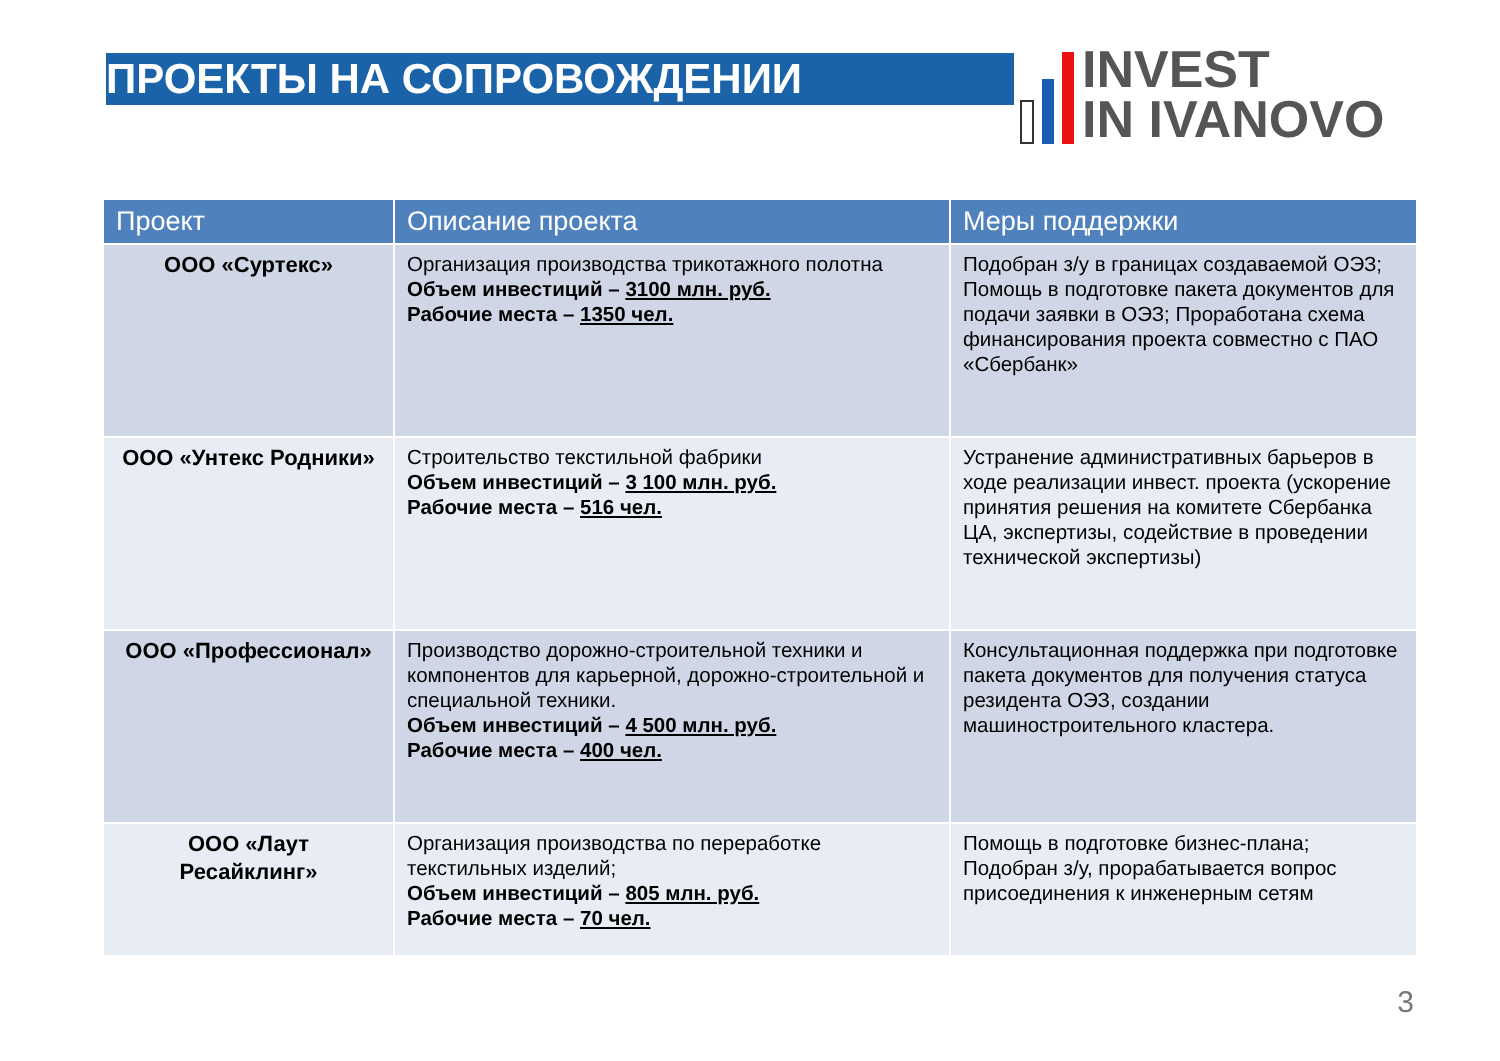ПРОЕКТЫ НА СОПРОВОЖДЕНИИ
INVEST
IN IVANOVO
| Проект | Описание проекта | Меры поддержки |
| --- | --- | --- |
| ООО «Суртекс» | Организация производства трикотажного полотна Объем инвестиций – 3100 млн. руб. Рабочие места – 1350 чел. | Подобран з/у в границах создаваемой ОЭЗ; Помощь в подготовке пакета документов для подачи заявки в ОЭЗ; Проработана схема финансирования проекта совместно с ПАО «Сбербанк» |
| ООО «Унтекс Родники» | Строительство текстильной фабрики Объем инвестиций – 3 100 млн. руб. Рабочие места – 516 чел. | Устранение административных барьеров в ходе реализации инвест. проекта (ускорение принятия решения на комитете Сбербанка ЦА, экспертизы, содействие в проведении технической экспертизы) |
| ООО «Профессионал» | Производство дорожно-строительной техники и компонентов для карьерной, дорожно-строительной и специальной техники. Объем инвестиций – 4 500 млн. руб. Рабочие места – 400 чел. | Консультационная поддержка при подготовке пакета документов для получения статуса резидента ОЭЗ, создании машиностроительного кластера. |
| ООО «Лаут Ресайклинг» | Организация производства по переработке текстильных изделий; Объем инвестиций – 805 млн. руб. Рабочие места – 70 чел. | Помощь в подготовке бизнес-плана; Подобран з/у, прорабатывается вопрос присоединения к инженерным сетям |
3